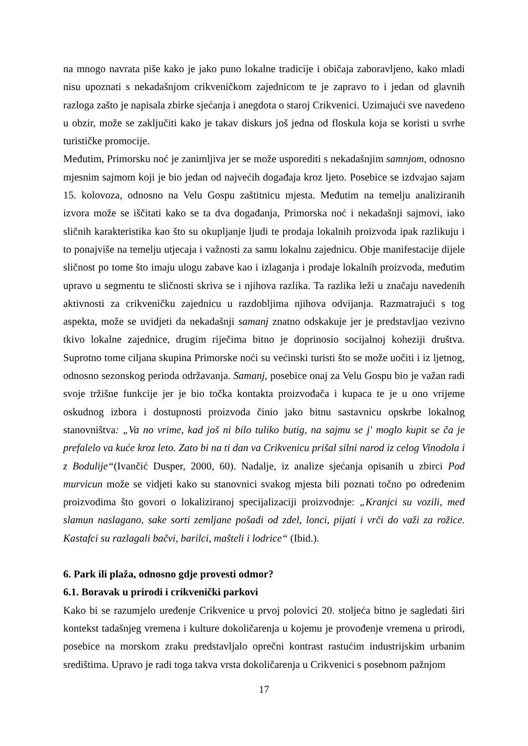na mnogo navrata piše kako je jako puno lokalne tradicije i običaja zaboravljeno, kako mladi nisu upoznati s nekadašnjom crikveničkom zajednicom te je zapravo to i jedan od glavnih razloga zašto je napisala zbirke sjećanja i anegdota o staroj Crikvenici. Uzimajući sve navedeno u obzir, može se zaključiti kako je takav diskurs još jedna od floskula koja se koristi u svrhe turističke promocije.
Međutim, Primorsku noć je zanimljiva jer se može usporediti s nekadašnjim samnjom, odnosno mjesnim sajmom koji je bio jedan od najvećih događaja kroz ljeto. Posebice se izdvajao sajam 15. kolovoza, odnosno na Velu Gospu zaštitnicu mjesta. Međutim na temelju analiziranih izvora može se iščitati kako se ta dva događanja, Primorska noć i nekadašnji sajmovi, iako sličnih karakteristika kao što su okupljanje ljudi te prodaja lokalnih proizvoda ipak razlikuju i to ponajviše na temelju utjecaja i važnosti za samu lokalnu zajednicu. Obje manifestacije dijele sličnost po tome što imaju ulogu zabave kao i izlaganja i prodaje lokalnih proizvoda, međutim upravo u segmentu te sličnosti skriva se i njihova razlika. Ta razlika leži u značaju navedenih aktivnosti za crikveničku zajednicu u razdobljima njihova odvijanja. Razmatrajući s tog aspekta, može se uvidjeti da nekadašnji samanj znatno odskakuje jer je predstavljao vezivno tkivo lokalne zajednice, drugim riječima bitno je doprinosio socijalnoj koheziji društva. Suprotno tome ciljana skupina Primorske noći su većinski turisti što se može uočiti i iz ljetnog, odnosno sezonskog perioda održavanja. Samanj, posebice onaj za Velu Gospu bio je važan radi svoje tržišne funkcije jer je bio točka kontakta proizvođača i kupaca te je u ono vrijeme oskudnog izbora i dostupnosti proizvoda činio jako bitnu sastavnicu opskrbe lokalnog stanovništva: „Va no vrime, kad još ni bilo tuliko butig, na sajmu se j' moglo kupit se ča je prefalelo va kuće kroz leto. Zato bi na ti dan va Crikvenicu prišal silni narod iz celog Vinodola i z Bodulije“(Ivančić Dusper, 2000, 60). Nadalje, iz analize sjećanja opisanih u zbirci Pod murvicun može se vidjeti kako su stanovnici svakog mjesta bili poznati točno po određenim proizvodima što govori o lokaliziranoj specijalizaciji proizvodnje: „Kranjci su vozili, med slamun naslagano, sake sorti zemljane pošadi od zdel, lonci, pijati i vrči do važi za rožice. Kastafci su razlagali bačvi, barilci, mašteli i lodrice“ (Ibid.).
6. Park ili plaža, odnosno gdje provesti odmor?
6.1. Boravak u prirodi i crikvenički parkovi
Kako bi se razumjelo uređenje Crikvenice u prvoj polovici 20. stoljeća bitno je sagledati širi kontekst tadašnjeg vremena i kulture dokoličarenja u kojemu je provođenje vremena u prirodi, posebice na morskom zraku predstavljalo oprečni kontrast rastućim industrijskim urbanim središtima. Upravo je radi toga takva vrsta dokoličarenja u Crikvenici s posebnom pažnjom
17